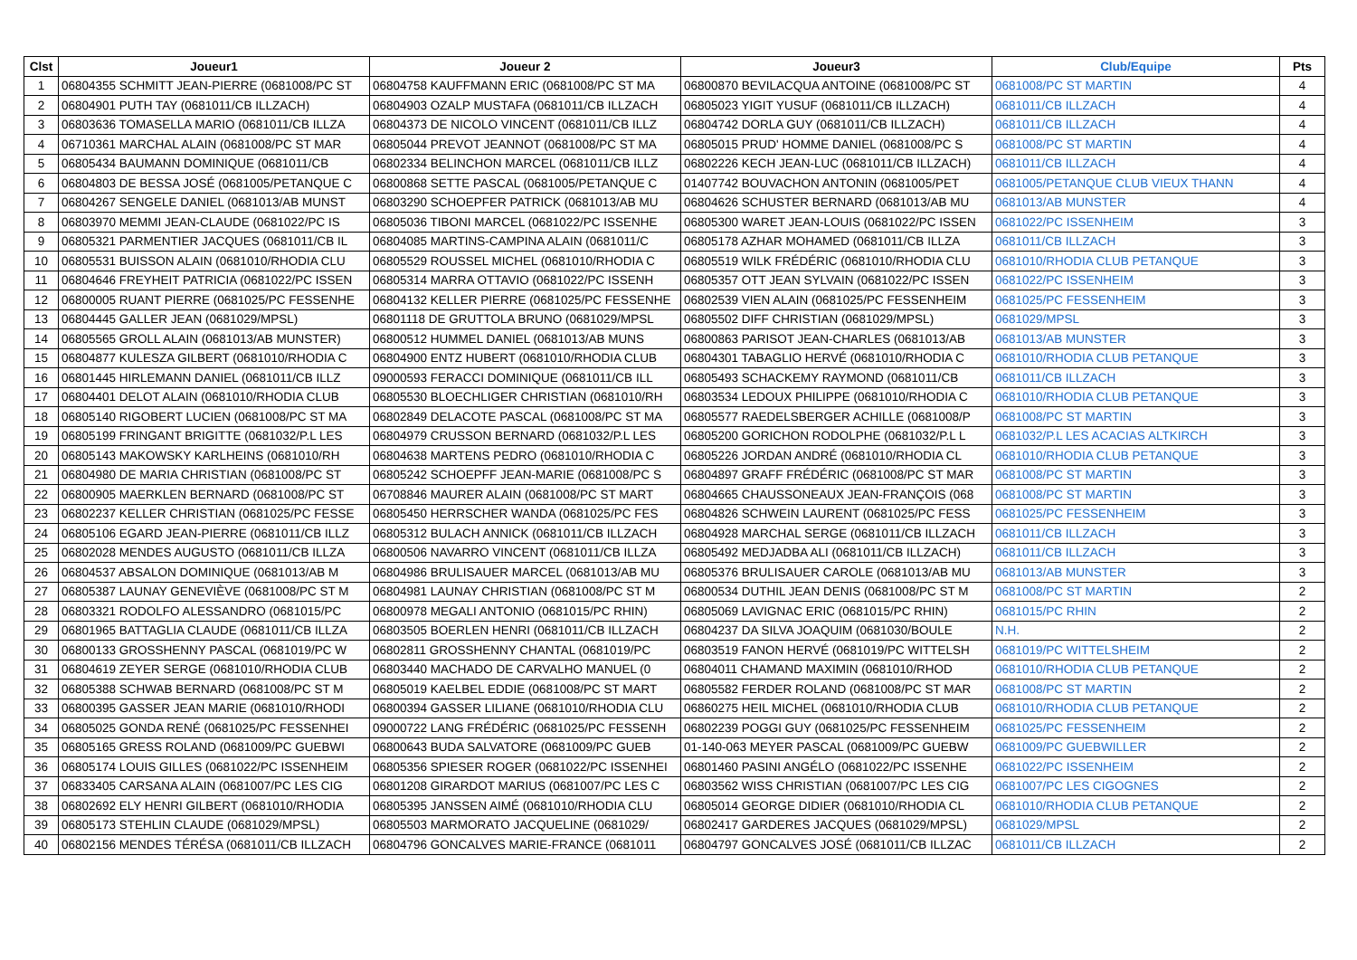| Clst | Joueur1 | Joueur 2 | Joueur3 | Club/Equipe | Pts |
| --- | --- | --- | --- | --- | --- |
| 1 | 06804355 SCHMITT JEAN-PIERRE (0681008/PC ST | 06804758 KAUFFMANN ERIC (0681008/PC ST MA | 06800870 BEVILACQUA ANTOINE (0681008/PC ST | 0681008/PC ST MARTIN | 4 |
| 2 | 06804901 PUTH TAY (0681011/CB ILLZACH) | 06804903 OZALP MUSTAFA (0681011/CB ILLZACH | 06805023 YIGIT YUSUF (0681011/CB ILLZACH) | 0681011/CB ILLZACH | 4 |
| 3 | 06803636 TOMASELLA MARIO (0681011/CB ILLZA | 06804373 DE NICOLO VINCENT (0681011/CB ILLZ | 06804742 DORLA GUY (0681011/CB ILLZACH) | 0681011/CB ILLZACH | 4 |
| 4 | 06710361 MARCHAL ALAIN (0681008/PC ST MAR | 06805044 PREVOT JEANNOT (0681008/PC ST MA | 06805015 PRUD' HOMME DANIEL (0681008/PC S | 0681008/PC ST MARTIN | 4 |
| 5 | 06805434 BAUMANN DOMINIQUE (0681011/CB | 06802334 BELINCHON MARCEL (0681011/CB ILLZ | 06802226 KECH JEAN-LUC (0681011/CB ILLZACH) | 0681011/CB ILLZACH | 4 |
| 6 | 06804803 DE BESSA JOSÉ (0681005/PETANQUE C | 06800868 SETTE PASCAL (0681005/PETANQUE C | 01407742 BOUVACHON ANTONIN (0681005/PET | 0681005/PETANQUE CLUB VIEUX THANN | 4 |
| 7 | 06804267 SENGELE DANIEL (0681013/AB MUNST | 06803290 SCHOEPFER PATRICK (0681013/AB MU | 06804626 SCHUSTER BERNARD (0681013/AB MU | 0681013/AB MUNSTER | 4 |
| 8 | 06803970 MEMMI JEAN-CLAUDE (0681022/PC IS | 06805036 TIBONI MARCEL (0681022/PC ISSENHE | 06805300 WARET JEAN-LOUIS (0681022/PC ISSEN | 0681022/PC ISSENHEIM | 3 |
| 9 | 06805321 PARMENTIER JACQUES (0681011/CB IL | 06804085 MARTINS-CAMPINA ALAIN (0681011/C | 06805178 AZHAR MOHAMED (0681011/CB ILLZA | 0681011/CB ILLZACH | 3 |
| 10 | 06805531 BUISSON ALAIN (0681010/RHODIA CLU | 06805529 ROUSSEL MICHEL (0681010/RHODIA C | 06805519 WILK FRÉDÉRIC (0681010/RHODIA CLU | 0681010/RHODIA CLUB PETANQUE | 3 |
| 11 | 06804646 FREYHEIT PATRICIA (0681022/PC ISSEN | 06805314 MARRA OTTAVIO (0681022/PC ISSENH | 06805357 OTT JEAN SYLVAIN (0681022/PC ISSEN | 0681022/PC ISSENHEIM | 3 |
| 12 | 06800005 RUANT PIERRE (0681025/PC FESSENHE | 06804132 KELLER PIERRE (0681025/PC FESSENHE | 06802539 VIEN ALAIN (0681025/PC FESSENHEIM | 0681025/PC FESSENHEIM | 3 |
| 13 | 06804445 GALLER JEAN (0681029/MPSL) | 06801118 DE GRUTTOLA BRUNO (0681029/MPSL | 06805502 DIFF CHRISTIAN (0681029/MPSL) | 0681029/MPSL | 3 |
| 14 | 06805565 GROLL ALAIN (0681013/AB MUNSTER) | 06800512 HUMMEL DANIEL (0681013/AB MUNS | 06800863 PARISOT JEAN-CHARLES (0681013/AB | 0681013/AB MUNSTER | 3 |
| 15 | 06804877 KULESZA GILBERT (0681010/RHODIA C | 06804900 ENTZ HUBERT (0681010/RHODIA CLUB | 06804301 TABAGLIO HERVÉ (0681010/RHODIA C | 0681010/RHODIA CLUB PETANQUE | 3 |
| 16 | 06801445 HIRLEMANN DANIEL (0681011/CB ILLZ | 09000593 FERACCI DOMINIQUE (0681011/CB ILL | 06805493 SCHACKEMY RAYMOND (0681011/CB | 0681011/CB ILLZACH | 3 |
| 17 | 06804401 DELOT ALAIN (0681010/RHODIA CLUB | 06805530 BLOECHLIGER CHRISTIAN (0681010/RH | 06803534 LEDOUX PHILIPPE (0681010/RHODIA C | 0681010/RHODIA CLUB PETANQUE | 3 |
| 18 | 06805140 RIGOBERT LUCIEN (0681008/PC ST MA | 06802849 DELACOTE PASCAL (0681008/PC ST MA | 06805577 RAEDELSBERGER ACHILLE (0681008/P | 0681008/PC ST MARTIN | 3 |
| 19 | 06805199 FRINGANT BRIGITTE (0681032/P.L LES | 06804979 CRUSSON BERNARD (0681032/P.L LES | 06805200 GORICHON RODOLPHE (0681032/P.L L | 0681032/P.L LES ACACIAS ALTKIRCH | 3 |
| 20 | 06805143 MAKOWSKY KARLHEINS (0681010/RH | 06804638 MARTENS PEDRO (0681010/RHODIA C | 06805226 JORDAN ANDRÉ (0681010/RHODIA CL | 0681010/RHODIA CLUB PETANQUE | 3 |
| 21 | 06804980 DE MARIA CHRISTIAN (0681008/PC ST | 06805242 SCHOEPFF JEAN-MARIE (0681008/PC S | 06804897 GRAFF FRÉDÉRIC (0681008/PC ST MAR | 0681008/PC ST MARTIN | 3 |
| 22 | 06800905 MAERKLEN BERNARD (0681008/PC ST | 06708846 MAURER ALAIN (0681008/PC ST MART | 06804665 CHAUSSONEAUX JEAN-FRANÇOIS (068 | 0681008/PC ST MARTIN | 3 |
| 23 | 06802237 KELLER CHRISTIAN (0681025/PC FESSE | 06805450 HERRSCHER WANDA (0681025/PC FES | 06804826 SCHWEIN LAURENT (0681025/PC FESS | 0681025/PC FESSENHEIM | 3 |
| 24 | 06805106 EGARD JEAN-PIERRE (0681011/CB ILLZ | 06805312 BULACH ANNICK (0681011/CB ILLZACH | 06804928 MARCHAL SERGE (0681011/CB ILLZACH | 0681011/CB ILLZACH | 3 |
| 25 | 06802028 MENDES AUGUSTO (0681011/CB ILLZA | 06800506 NAVARRO VINCENT (0681011/CB ILLZA | 06805492 MEDJADBA ALI (0681011/CB ILLZACH) | 0681011/CB ILLZACH | 3 |
| 26 | 06804537 ABSALON DOMINIQUE (0681013/AB M | 06804986 BRULISAUER MARCEL (0681013/AB MU | 06805376 BRULISAUER CAROLE (0681013/AB MU | 0681013/AB MUNSTER | 3 |
| 27 | 06805387 LAUNAY GENEVIÈVE (0681008/PC ST M | 06804981 LAUNAY CHRISTIAN (0681008/PC ST M | 06800534 DUTHIL JEAN DENIS (0681008/PC ST M | 0681008/PC ST MARTIN | 2 |
| 28 | 06803321 RODOLFO ALESSANDRO (0681015/PC | 06800978 MEGALI ANTONIO (0681015/PC RHIN) | 06805069 LAVIGNAC ERIC (0681015/PC RHIN) | 0681015/PC RHIN | 2 |
| 29 | 06801965 BATTAGLIA CLAUDE (0681011/CB ILLZA | 06803505 BOERLEN HENRI (0681011/CB ILLZACH | 06804237 DA SILVA JOAQUIM (0681030/BOULE | N.H. | 2 |
| 30 | 06800133 GROSSHENNY PASCAL (0681019/PC W | 06802811 GROSSHENNY CHANTAL (0681019/PC | 06803519 FANON HERVÉ (0681019/PC WITTELSH | 0681019/PC WITTELSHEIM | 2 |
| 31 | 06804619 ZEYER SERGE (0681010/RHODIA CLUB | 06803440 MACHADO DE CARVALHO MANUEL (0 | 06804011 CHAMAND MAXIMIN (0681010/RHOD | 0681010/RHODIA CLUB PETANQUE | 2 |
| 32 | 06805388 SCHWAB BERNARD (0681008/PC ST M | 06805019 KAELBEL EDDIE (0681008/PC ST MART | 06805582 FERDER ROLAND (0681008/PC ST MAR | 0681008/PC ST MARTIN | 2 |
| 33 | 06800395 GASSER JEAN MARIE (0681010/RHODI | 06800394 GASSER LILIANE (0681010/RHODIA CLU | 06860275 HEIL MICHEL (0681010/RHODIA CLUB | 0681010/RHODIA CLUB PETANQUE | 2 |
| 34 | 06805025 GONDA RENÉ (0681025/PC FESSENHEI | 09000722 LANG FRÉDÉRIC (0681025/PC FESSENH | 06802239 POGGI GUY (0681025/PC FESSENHEIM | 0681025/PC FESSENHEIM | 2 |
| 35 | 06805165 GRESS ROLAND (0681009/PC GUEBWI | 06800643 BUDA SALVATORE (0681009/PC GUEB | 01-140-063 MEYER PASCAL (0681009/PC GUEBW | 0681009/PC GUEBWILLER | 2 |
| 36 | 06805174 LOUIS GILLES (0681022/PC ISSENHEIM | 06805356 SPIESER ROGER (0681022/PC ISSENHEI | 06801460 PASINI ANGÉLO (0681022/PC ISSENHE | 0681022/PC ISSENHEIM | 2 |
| 37 | 06833405 CARSANA ALAIN (0681007/PC LES CIG | 06801208 GIRARDOT MARIUS (0681007/PC LES C | 06803562 WISS CHRISTIAN (0681007/PC LES CIG | 0681007/PC LES CIGOGNES | 2 |
| 38 | 06802692 ELY HENRI GILBERT (0681010/RHODIA | 06805395 JANSSEN AIMÉ (0681010/RHODIA CLU | 06805014 GEORGE DIDIER (0681010/RHODIA CL | 0681010/RHODIA CLUB PETANQUE | 2 |
| 39 | 06805173 STEHLIN CLAUDE (0681029/MPSL) | 06805503 MARMORATO JACQUELINE (0681029/ | 06802417 GARDERES JACQUES (0681029/MPSL) | 0681029/MPSL | 2 |
| 40 | 06802156 MENDES TÉRÉSA (0681011/CB ILLZACH | 06804796 GONCALVES MARIE-FRANCE (0681011 | 06804797 GONCALVES JOSÉ (0681011/CB ILLZAC | 0681011/CB ILLZACH | 2 |